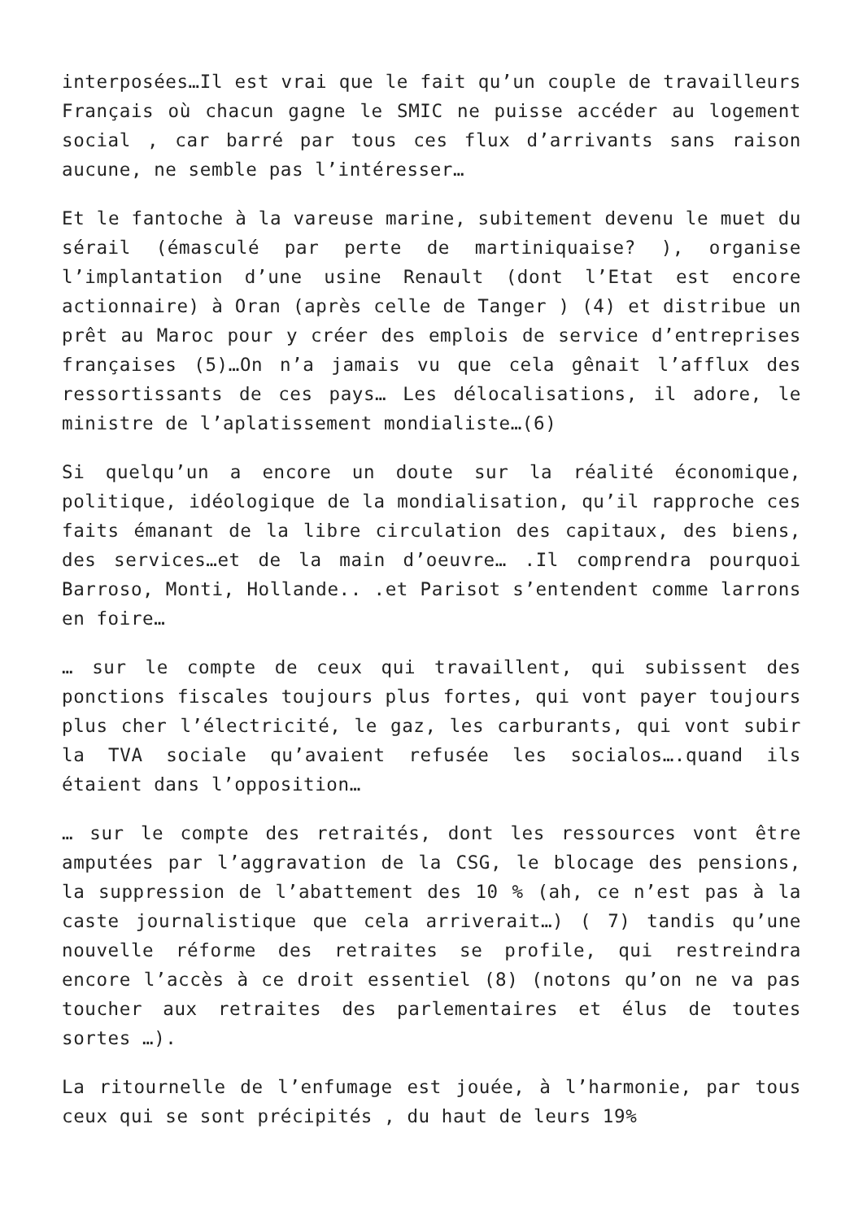interposées…Il est vrai que le fait qu’un couple de travailleurs Français où chacun gagne le SMIC ne puisse accéder au logement social , car barré par tous ces flux d’arrivants sans raison aucune, ne semble pas l’intéresser…
Et le fantoche à la vareuse marine, subitement devenu le muet du sérail (émasculé par perte de martiniquaise? ), organise l’implantation d’une usine Renault (dont l’Etat est encore actionnaire) à Oran (après celle de Tanger ) (4) et distribue un prêt au Maroc pour y créer des emplois de service d’entreprises françaises (5)…On n’a jamais vu que cela gênait l’afflux des ressortissants de ces pays… Les délocalisations, il adore, le ministre de l’aplatissement mondialiste…(6)
Si quelqu’un a encore un doute sur la réalité économique, politique, idéologique de la mondialisation, qu’il rapproche ces faits émanant de la libre circulation des capitaux, des biens, des services…et de la main d’oeuvre… .Il comprendra pourquoi Barroso, Monti, Hollande.. .et Parisot s’entendent comme larrons en foire…
… sur le compte de ceux qui travaillent, qui subissent des ponctions fiscales toujours plus fortes, qui vont payer toujours plus cher l’électricité, le gaz, les carburants, qui vont subir la TVA sociale qu’avaient refusée les socialos….quand ils étaient dans l’opposition…
… sur le compte des retraités, dont les ressources vont être amputées par l’aggravation de la CSG, le blocage des pensions, la suppression de l’abattement des 10 % (ah, ce n’est pas à la caste journalistique que cela arriverait…) ( 7) tandis qu’une nouvelle réforme des retraites se profile, qui restreindra encore l’accès à ce droit essentiel (8) (notons qu’on ne va pas toucher aux retraites des parlementaires et élus de toutes sortes …).
La ritournelle de l’enfumage est jouée, à l’harmonie, par tous ceux qui se sont précipités , du haut de leurs 19%